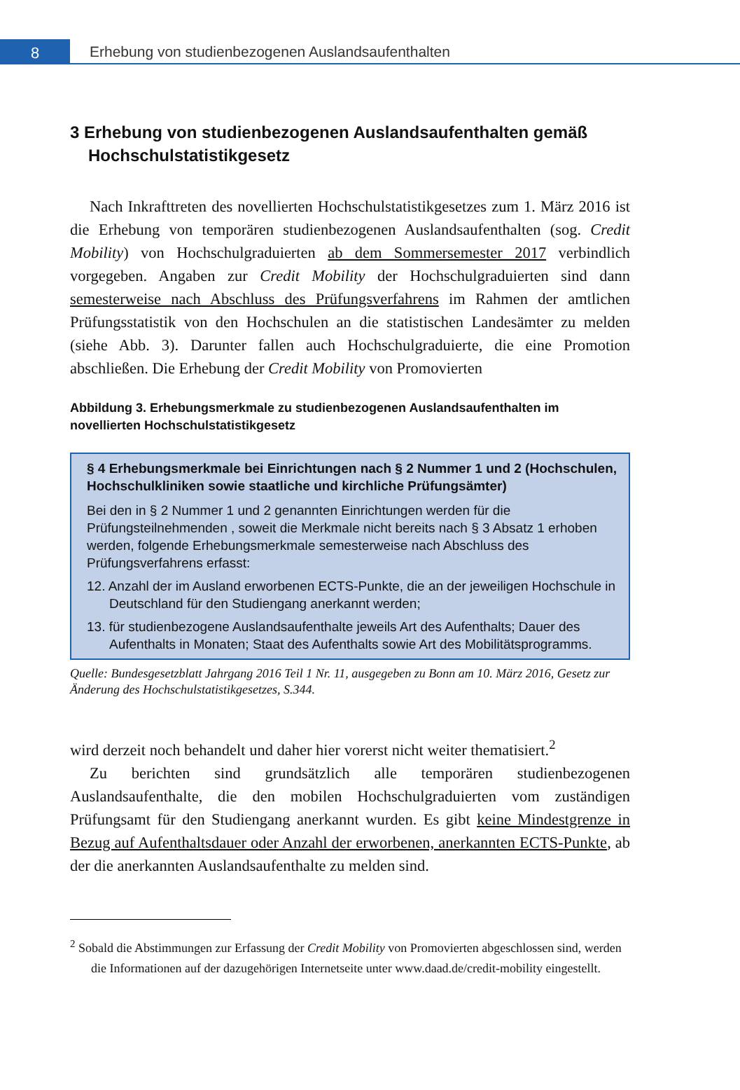8
Erhebung von studienbezogenen Auslandsaufenthalten
3 Erhebung von studienbezogenen Auslandsaufenthalten gemäß Hochschulstatistikgesetz
Nach Inkrafttreten des novellierten Hochschulstatistikgesetzes zum 1. März 2016 ist die Erhebung von temporären studienbezogenen Auslandsaufenthalten (sog. Credit Mobility) von Hochschulgraduierten ab dem Sommersemester 2017 verbindlich vorgegeben. Angaben zur Credit Mobility der Hochschulgraduierten sind dann semesterweise nach Abschluss des Prüfungsverfahrens im Rahmen der amtlichen Prüfungsstatistik von den Hochschulen an die statistischen Landesämter zu melden (siehe Abb. 3). Darunter fallen auch Hochschulgraduierte, die eine Promotion abschließen. Die Erhebung der Credit Mobility von Promovierten
Abbildung 3. Erhebungsmerkmale zu studienbezogenen Auslandsaufenthalten im novellierten Hochschulstatistikgesetz
§ 4 Erhebungsmerkmale bei Einrichtungen nach § 2 Nummer 1 und 2 (Hochschulen, Hochschulkliniken sowie staatliche und kirchliche Prüfungsämter)
Bei den in § 2 Nummer 1 und 2 genannten Einrichtungen werden für die Prüfungsteilnehmenden , soweit die Merkmale nicht bereits nach § 3 Absatz 1 erhoben werden, folgende Erhebungsmerkmale semesterweise nach Abschluss des Prüfungsverfahrens erfasst:
12. Anzahl der im Ausland erworbenen ECTS-Punkte, die an der jeweiligen Hochschule in Deutschland für den Studiengang anerkannt werden;
13. für studienbezogene Auslandsaufenthalte jeweils Art des Aufenthalts; Dauer des Aufenthalts in Monaten; Staat des Aufenthalts sowie Art des Mobilitätsprogramms.
Quelle: Bundesgesetzblatt Jahrgang 2016 Teil 1 Nr. 11, ausgegeben zu Bonn am 10. März 2016, Gesetz zur Änderung des Hochschulstatistikgesetzes, S.344.
wird derzeit noch behandelt und daher hier vorerst nicht weiter thematisiert.<sup>2</sup>
Zu berichten sind grundsätzlich alle temporären studienbezogenen Auslandsaufenthalte, die den mobilen Hochschulgraduierten vom zuständigen Prüfungsamt für den Studiengang anerkannt wurden. Es gibt keine Mindestgrenze in Bezug auf Aufenthaltsdauer oder Anzahl der erworbenen, anerkannten ECTS-Punkte, ab der die anerkannten Auslandsaufenthalte zu melden sind.
<sup>2</sup> Sobald die Abstimmungen zur Erfassung der Credit Mobility von Promovierten abgeschlossen sind, werden die Informationen auf der dazugehörigen Internetseite unter www.daad.de/credit-mobility eingestellt.